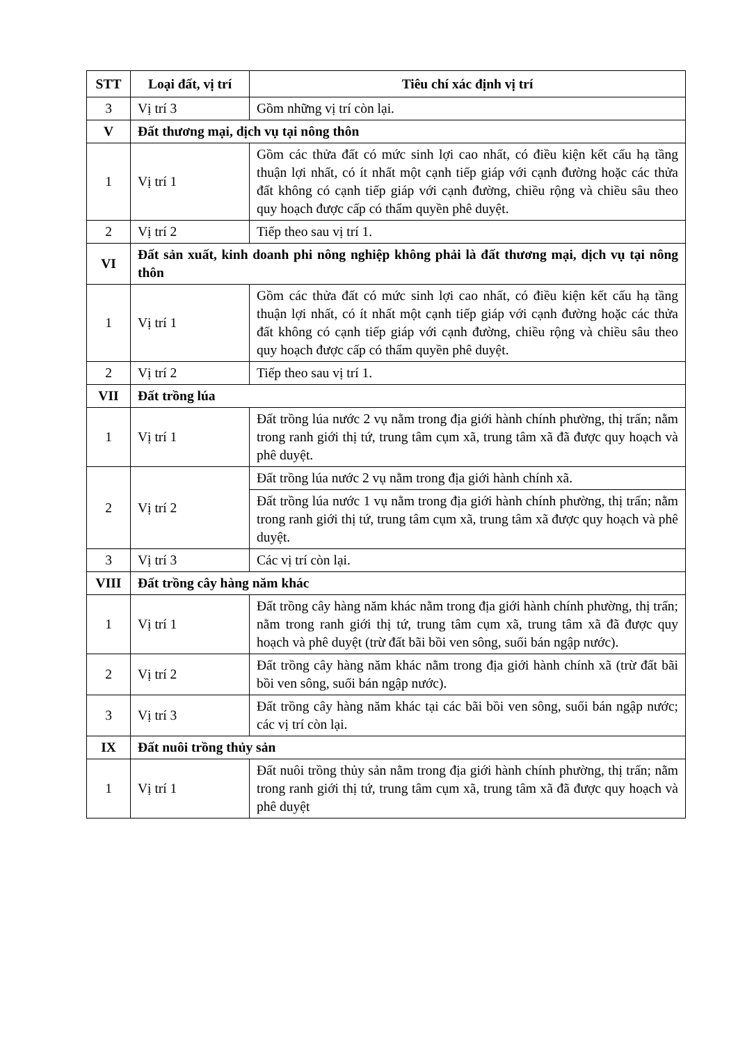| STT | Loại đất, vị trí | Tiêu chí xác định vị trí |
| --- | --- | --- |
| 3 | Vị trí 3 | Gồm những vị trí còn lại. |
| V | Đất thương mại, dịch vụ tại nông thôn | |
| 1 | Vị trí 1 | Gồm các thửa đất có mức sinh lợi cao nhất, có điều kiện kết cấu hạ tầng thuận lợi nhất, có ít nhất một cạnh tiếp giáp với cạnh đường hoặc các thửa đất không có cạnh tiếp giáp với cạnh đường, chiều rộng và chiều sâu theo quy hoạch được cấp có thẩm quyền phê duyệt. |
| 2 | Vị trí 2 | Tiếp theo sau vị trí 1. |
| VI | Đất sản xuất, kinh doanh phi nông nghiệp không phải là đất thương mại, dịch vụ tại nông thôn | |
| 1 | Vị trí 1 | Gồm các thửa đất có mức sinh lợi cao nhất, có điều kiện kết cấu hạ tầng thuận lợi nhất, có ít nhất một cạnh tiếp giáp với cạnh đường hoặc các thửa đất không có cạnh tiếp giáp với cạnh đường, chiều rộng và chiều sâu theo quy hoạch được cấp có thẩm quyền phê duyệt. |
| 2 | Vị trí 2 | Tiếp theo sau vị trí 1. |
| VII | Đất trồng lúa | |
| 1 | Vị trí 1 | Đất trồng lúa nước 2 vụ nằm trong địa giới hành chính phường, thị trấn; nằm trong ranh giới thị tứ, trung tâm cụm xã, trung tâm xã đã được quy hoạch và phê duyệt. |
| 2 | Vị trí 2 | Đất trồng lúa nước 2 vụ nằm trong địa giới hành chính xã. |
| | | Đất trồng lúa nước 1 vụ nằm trong địa giới hành chính phường, thị trấn; nằm trong ranh giới thị tứ, trung tâm cụm xã, trung tâm xã được quy hoạch và phê duyệt. |
| 3 | Vị trí 3 | Các vị trí còn lại. |
| VIII | Đất trồng cây hàng năm khác | |
| 1 | Vị trí 1 | Đất trồng cây hàng năm khác nằm trong địa giới hành chính phường, thị trấn; nằm trong ranh giới thị tứ, trung tâm cụm xã, trung tâm xã đã được quy hoạch và phê duyệt (trừ đất bãi bồi ven sông, suối bán ngập nước). |
| 2 | Vị trí 2 | Đất trồng cây hàng năm khác nằm trong địa giới hành chính xã (trừ đất bãi bồi ven sông, suối bán ngập nước). |
| 3 | Vị trí 3 | Đất trồng cây hàng năm khác tại các bãi bồi ven sông, suối bán ngập nước; các vị trí còn lại. |
| IX | Đất nuôi trồng thủy sản | |
| 1 | Vị trí 1 | Đất nuôi trồng thủy sản nằm trong địa giới hành chính phường, thị trấn; nằm trong ranh giới thị tứ, trung tâm cụm xã, trung tâm xã đã được quy hoạch và phê duyệt |